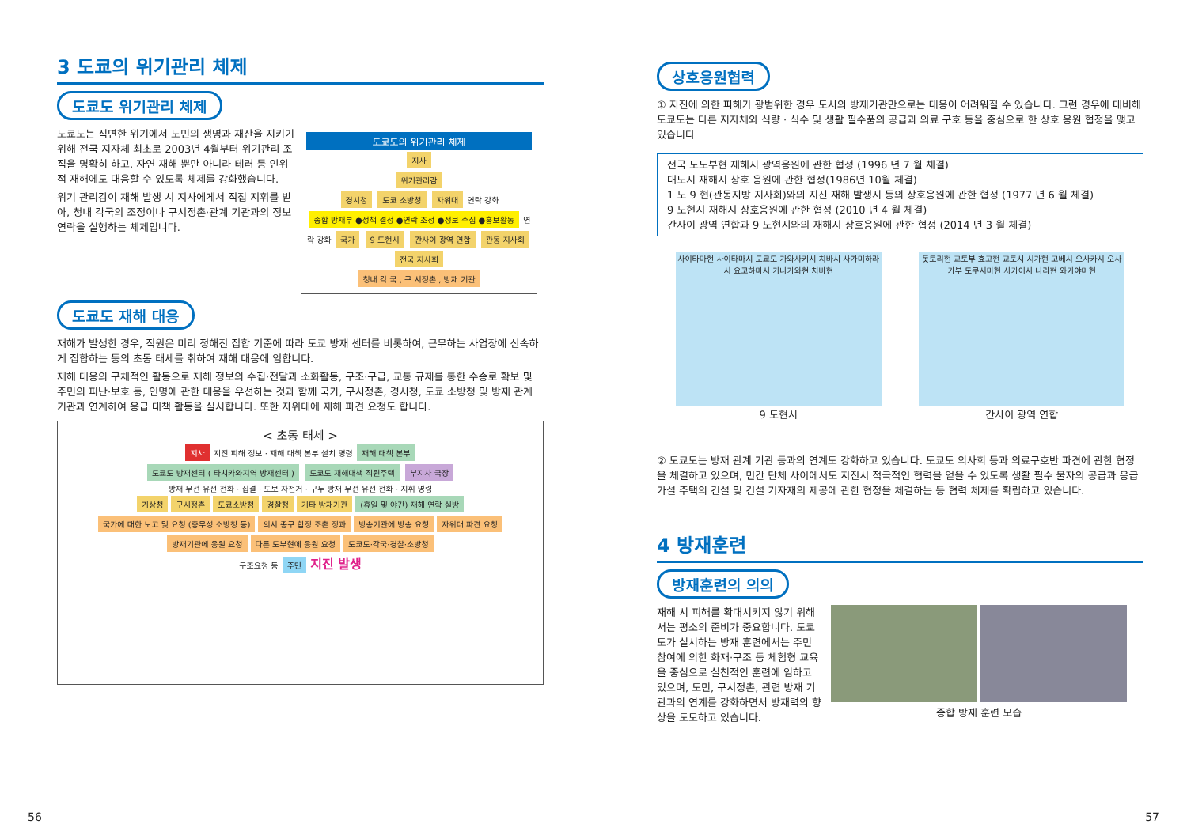3 도쿄의 위기관리 체제
도쿄도 위기관리 체제
도쿄도는 직면한 위기에서 도민의 생명과 재산을 지키기 위해 전국 지자체 최초로 2003년 4월부터 위기관리 조직을 명확히 하고, 자연 재해 뿐만 아니라 테러 등 인위적 재해에도 대응할 수 있도록 체제를 강화했습니다.
위기 관리감이 재해 발생 시 지사에게서 직접 지휘를 받아, 청내 각국의 조정이나 구시정촌·관계 기관과의 정보 연락을 실행하는 체제입니다.
도쿄도의 위기관리 체제
지사
위기관리감
경시청 도쿄 소방청 자위대 연락 강화 종합 방재부 ●정책 결정 ●연락 조정 ●정보 수집 ●홍보활동 연락 강화 국가 9 도현시 간사이 광역 연합 관동 지사회 전국 지사회
청내 각 국 , 구 시정촌 , 방재 기관
도쿄도 재해 대응
재해가 발생한 경우, 직원은 미리 정해진 집합 기준에 따라 도쿄 방재 센터를 비롯하여, 근무하는 사업장에 신속하게 집합하는 등의 초동 태세를 취하여 재해 대응에 임합니다.
재해 대응의 구체적인 활동으로 재해 정보의 수집·전달과 소화활동, 구조·구급, 교통 규제를 통한 수송로 확보 및 주민의 피난·보호 등, 인명에 관한 대응을 우선하는 것과 함께 국가, 구시정촌, 경시청, 도쿄 소방청 및 방재 관계 기관과 연계하여 응급 대책 활동을 실시합니다. 또한 자위대에 재해 파견 요청도 합니다.
< 초동 태세 >
지사 지진 피해 정보 · 재해 대책 본부 설치 명령 재해 대책 본부
도쿄도 방재센터 ( 타치카와지역 방재센터 ) 도쿄도 재해대책 직원주택 부지사 국장
방재 무선 유선 전화 · 집결 · 도보 자전거 · 구두 방재 무선 유선 전화 · 지휘 명령
기상청 구시정촌 도쿄소방청 경찰청 기타 방재기관 (휴일 및 야간) 재해 연락 실방 국가에 대한 보고 및 요청 (총무성 소방청 등) 의시 종구 합정 조촌 정과 방송기관에 방송 요청 자위대 파견 요청 방재기관에 응원 요청 다른 도부현에 응원 요청 도쿄도·각국·경찰·소방청
구조요청 등 주민 지진 발생
상호응원협력
① 지진에 의한 피해가 광범위한 경우 도시의 방재기관만으로는 대응이 어려워질 수 있습니다. 그런 경우에 대비해 도쿄도는 다른 지자체와 식량 · 식수 및 생활 필수품의 공급과 의료 구호 등을 중심으로 한 상호 응원 협정을 맺고 있습니다
전국 도도부현 재해시 광역응원에 관한 협정 (1996 년 7 월 체결)
대도시 재해시 상호 응원에 관한 협정(1986년 10월 체결)
1 도 9 현(관동지방 지사회)와의 지진 재해 발생시 등의 상호응원에 관한 협정 (1977 년 6 월 체결)
9 도현시 재해시 상호응원에 관한 협정 (2010 년 4 월 체결)
간사이 광역 연합과 9 도현시와의 재해시 상호응원에 관한 협정 (2014 년 3 월 체결)
사이타마현 사이타마시 도쿄도 가와사키시 치바시 사가미하라시 요코하마시 가나가와현 치바현
9 도현시
돗토리현 교토부 효고현 교토시 시가현 고베시 오사카시 오사카부 도쿠시마현 사카이시 나라현 와카야마현
간사이 광역 연합
② 도쿄도는 방재 관계 기관 등과의 연계도 강화하고 있습니다. 도쿄도 의사회 등과 의료구호반 파견에 관한 협정을 체결하고 있으며, 민간 단체 사이에서도 지진시 적극적인 협력을 얻을 수 있도록 생활 필수 물자의 공급과 응급 가설 주택의 건설 및 건설 기자재의 제공에 관한 협정을 체결하는 등 협력 체제를 확립하고 있습니다.
4 방재훈련
방재훈련의 의의
재해 시 피해를 확대시키지 않기 위해서는 평소의 준비가 중요합니다. 도쿄도가 실시하는 방재 훈련에서는 주민 참여에 의한 화재·구조 등 체험형 교육을 중심으로 실천적인 훈련에 임하고 있으며, 도민, 구시정촌, 관련 방재 기관과의 연계를 강화하면서 방재력의 향상을 도모하고 있습니다.
종합 방재 훈련 모습
56 57